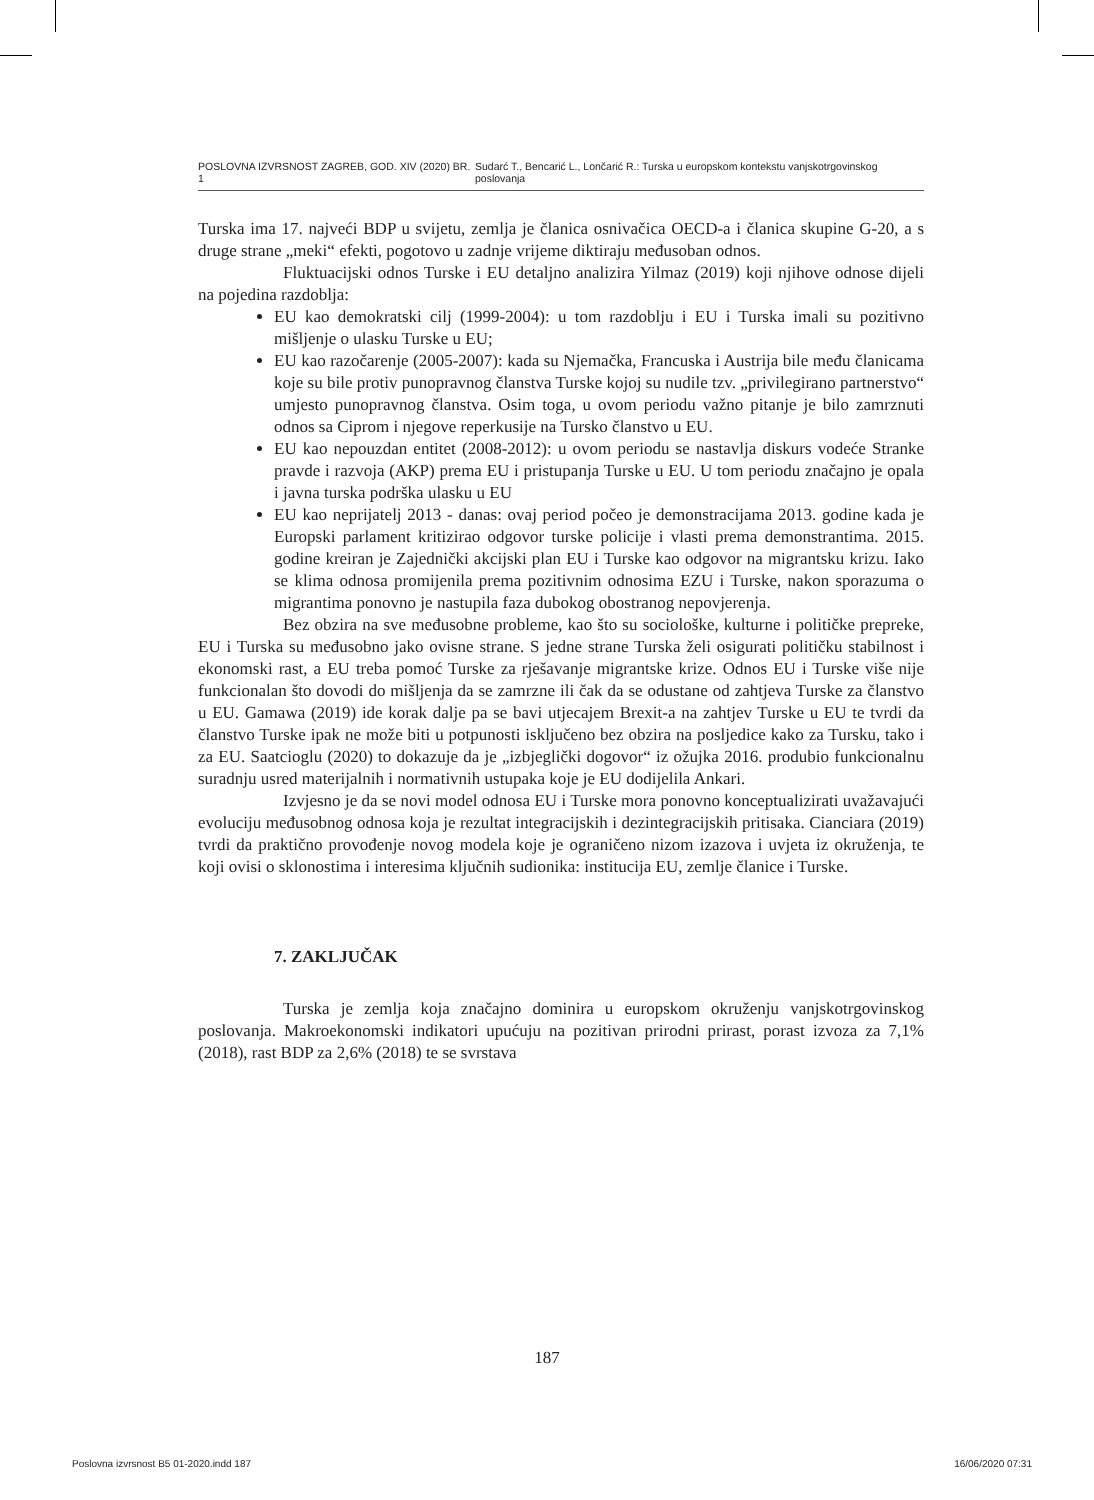POSLOVNA IZVRSNOST ZAGREB, GOD. XIV (2020) BR. 1 Sudarć T., Bencarić L., Lončarić R.: Turska u europskom kontekstu vanjskotrgovinskog poslovanja
Turska ima 17. najveći BDP u svijetu, zemlja je članica osnivačica OECD-a i članica skupine G-20, a s druge strane „meki“ efekti, pogotovo u zadnje vrijeme diktiraju međusoban odnos.
Fluktuacijski odnos Turske i EU detaljno analizira Yilmaz (2019) koji njihove odnose dijeli na pojedina razdoblja:
EU kao demokratski cilj (1999-2004): u tom razdoblju i EU i Turska imali su pozitivno mišljenje o ulasku Turske u EU;
EU kao razočarenje (2005-2007): kada su Njemačka, Francuska i Austrija bile među članicama koje su bile protiv punopravnog članstva Turske kojoj su nudile tzv. „privilegirano partnerstvo“ umjesto punopravnog članstva. Osim toga, u ovom periodu važno pitanje je bilo zamrznuti odnos sa Ciprom i njegove reperkusije na Tursko članstvo u EU.
EU kao nepouzdan entitet (2008-2012): u ovom periodu se nastavlja diskurs vodeće Stranke pravde i razvoja (AKP) prema EU i pristupanja Turske u EU. U tom periodu značajno je opala i javna turska podrška ulasku u EU
EU kao neprijatelj 2013 - danas: ovaj period počeo je demonstracijama 2013. godine kada je Europski parlament kritizirao odgovor turske policije i vlasti prema demonstrantima. 2015. godine kreiran je Zajednički akcijski plan EU i Turske kao odgovor na migrantsku krizu. Iako se klima odnosa promijenila prema pozitivnim odnosima EZU i Turske, nakon sporazuma o migrantima ponovno je nastupila faza dubokog obostranog nepovjerenja.
Bez obzira na sve međusobne probleme, kao što su sociološke, kulturne i političke prepreke, EU i Turska su međusobno jako ovisne strane. S jedne strane Turska želi osigurati političku stabilnost i ekonomski rast, a EU treba pomoć Turske za rješavanje migrantske krize. Odnos EU i Turske više nije funkcionalan što dovodi do mišljenja da se zamrzne ili čak da se odustane od zahtjeva Turske za članstvo u EU. Gamawa (2019) ide korak dalje pa se bavi utjecajem Brexit-a na zahtjev Turske u EU te tvrdi da članstvo Turske ipak ne može biti u potpunosti isključeno bez obzira na posljedice kako za Tursku, tako i za EU. Saatcioglu (2020) to dokazuje da je „izbjeglički dogovor“ iz ožujka 2016. produbio funkcionalnu suradnju usred materijalnih i normativnih ustupaka koje je EU dodijelila Ankari.
Izvjesno je da se novi model odnosa EU i Turske mora ponovno konceptualizirati uvažavajući evoluciju međusobnog odnosa koja je rezultat integracijskih i dezintegracijskih pritisaka. Cianciara (2019) tvrdi da praktično provođenje novog modela koje je ograničeno nizom izazova i uvjeta iz okruženja, te koji ovisi o sklonostima i interesima ključnih sudionika: institucija EU, zemlje članice i Turske.
7. ZAKLJUČAK
Turska je zemlja koja značajno dominira u europskom okruženju vanjskotrgovinskog poslovanja. Makroekonomski indikatori upućuju na pozitivan prirodni prirast, porast izvoza za 7,1% (2018), rast BDP za 2,6% (2018) te se svrstava
187
Poslovna izvrsnost B5 01-2020.indd 187 16/06/2020 07:31